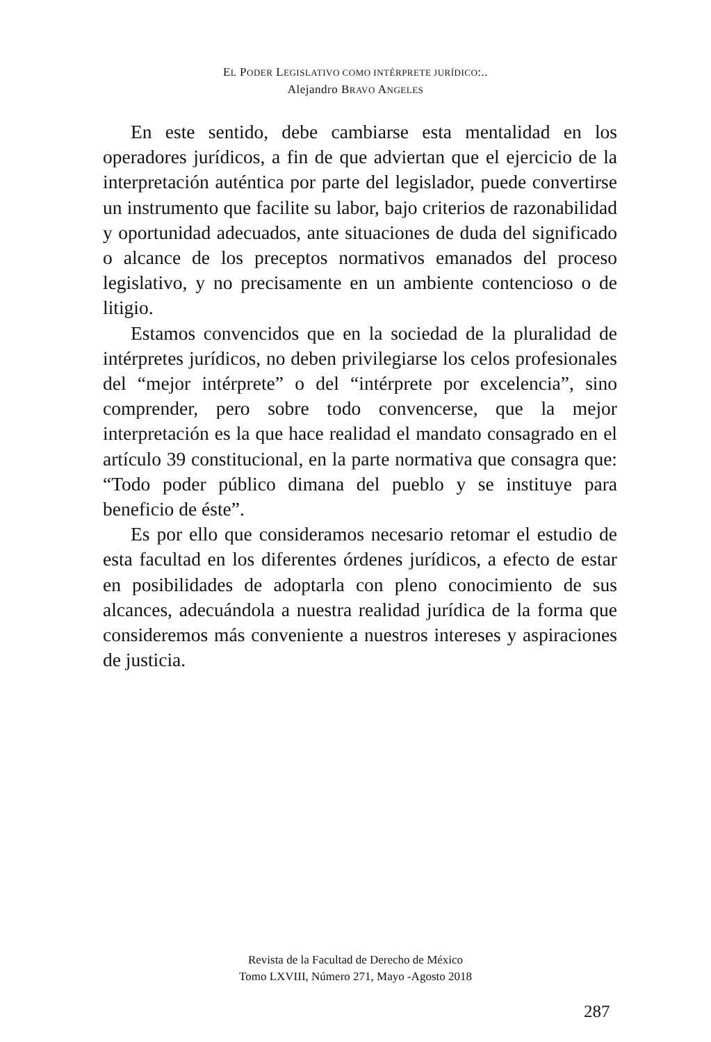EL PODER LEGISLATIVO COMO INTÉRPRETE JURÍDICO:..
Alejandro BRAVO ANGELES
En este sentido, debe cambiarse esta mentalidad en los operadores jurídicos, a fin de que adviertan que el ejercicio de la interpretación auténtica por parte del legislador, puede convertirse un instrumento que facilite su labor, bajo criterios de razonabilidad y oportunidad adecuados, ante situaciones de duda del significado o alcance de los preceptos normativos emanados del proceso legislativo, y no precisamente en un ambiente contencioso o de litigio.
Estamos convencidos que en la sociedad de la pluralidad de intérpretes jurídicos, no deben privilegiarse los celos profesionales del “mejor intérprete” o del “intérprete por excelencia”, sino comprender, pero sobre todo convencerse, que la mejor interpretación es la que hace realidad el mandato consagrado en el artículo 39 constitucional, en la parte normativa que consagra que: “Todo poder público dimana del pueblo y se instituye para beneficio de éste”.
Es por ello que consideramos necesario retomar el estudio de esta facultad en los diferentes órdenes jurídicos, a efecto de estar en posibilidades de adoptarla con pleno conocimiento de sus alcances, adecuándola a nuestra realidad jurídica de la forma que consideremos más conveniente a nuestros intereses y aspiraciones de justicia.
Revista de la Facultad de Derecho de México
Tomo LXVIII, Número 271, Mayo -Agosto 2018
287